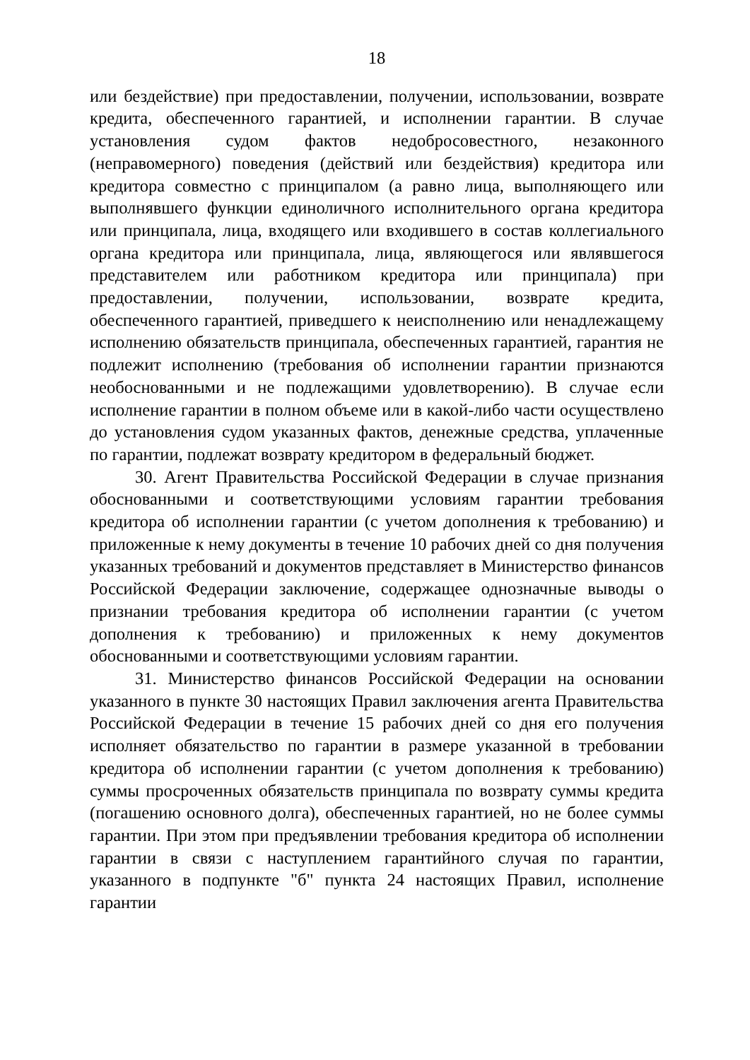18
или бездействие) при предоставлении, получении, использовании, возврате кредита, обеспеченного гарантией, и исполнении гарантии. В случае установления судом фактов недобросовестного, незаконного (неправомерного) поведения (действий или бездействия) кредитора или кредитора совместно с принципалом (а равно лица, выполняющего или выполнявшего функции единоличного исполнительного органа кредитора или принципала, лица, входящего или входившего в состав коллегиального органа кредитора или принципала, лица, являющегося или являвшегося представителем или работником кредитора или принципала) при предоставлении, получении, использовании, возврате кредита, обеспеченного гарантией, приведшего к неисполнению или ненадлежащему исполнению обязательств принципала, обеспеченных гарантией, гарантия не подлежит исполнению (требования об исполнении гарантии признаются необоснованными и не подлежащими удовлетворению). В случае если исполнение гарантии в полном объеме или в какой-либо части осуществлено до установления судом указанных фактов, денежные средства, уплаченные по гарантии, подлежат возврату кредитором в федеральный бюджет.
30. Агент Правительства Российской Федерации в случае признания обоснованными и соответствующими условиям гарантии требования кредитора об исполнении гарантии (с учетом дополнения к требованию) и приложенные к нему документы в течение 10 рабочих дней со дня получения указанных требований и документов представляет в Министерство финансов Российской Федерации заключение, содержащее однозначные выводы о признании требования кредитора об исполнении гарантии (с учетом дополнения к требованию) и приложенных к нему документов обоснованными и соответствующими условиям гарантии.
31. Министерство финансов Российской Федерации на основании указанного в пункте 30 настоящих Правил заключения агента Правительства Российской Федерации в течение 15 рабочих дней со дня его получения исполняет обязательство по гарантии в размере указанной в требовании кредитора об исполнении гарантии (с учетом дополнения к требованию) суммы просроченных обязательств принципала по возврату суммы кредита (погашению основного долга), обеспеченных гарантией, но не более суммы гарантии. При этом при предъявлении требования кредитора об исполнении гарантии в связи с наступлением гарантийного случая по гарантии, указанного в подпункте "б" пункта 24 настоящих Правил, исполнение гарантии